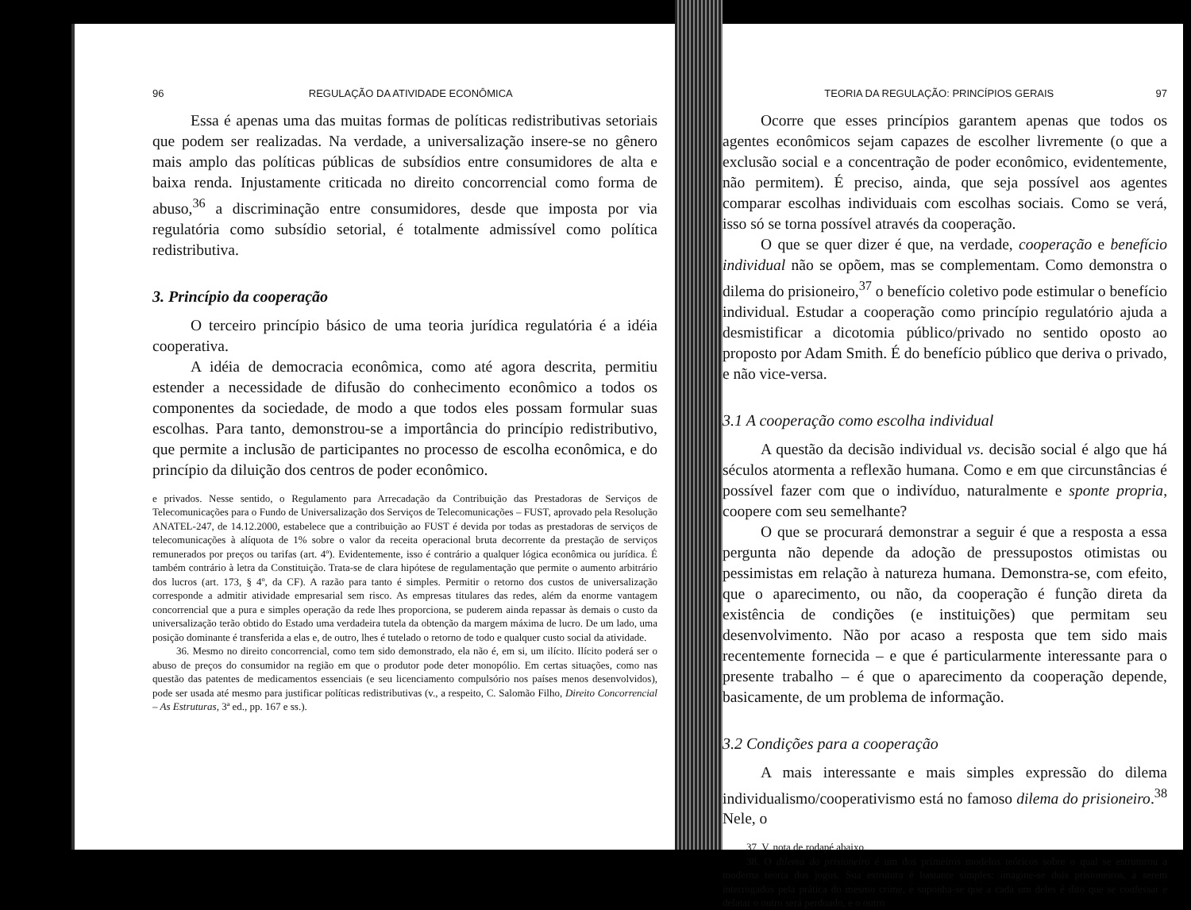96 REGULAÇÃO DA ATIVIDADE ECONÔMICA
Essa é apenas uma das muitas formas de políticas redistributivas setoriais que podem ser realizadas. Na verdade, a universalização insere-se no gênero mais amplo das políticas públicas de subsídios entre consumidores de alta e baixa renda. Injustamente criticada no direito concorrencial como forma de abuso,<sup>36</sup> a discriminação entre consumidores, desde que imposta por via regulatória como subsídio setorial, é totalmente admissível como política redistributiva.
3. Princípio da cooperação
O terceiro princípio básico de uma teoria jurídica regulatória é a idéia cooperativa.
A idéia de democracia econômica, como até agora descrita, permitiu estender a necessidade de difusão do conhecimento econômico a todos os componentes da sociedade, de modo a que todos eles possam formular suas escolhas. Para tanto, demonstrou-se a importância do princípio redistributivo, que permite a inclusão de participantes no processo de escolha econômica, e do princípio da diluição dos centros de poder econômico.
e privados. Nesse sentido, o Regulamento para Arrecadação da Contribuição das Prestadoras de Serviços de Telecomunicações para o Fundo de Universalização dos Serviços de Telecomunicações – FUST, aprovado pela Resolução ANATEL-247, de 14.12.2000, estabelece que a contribuição ao FUST é devida por todas as prestadoras de serviços de telecomunicações à alíquota de 1% sobre o valor da receita operacional bruta decorrente da prestação de serviços remunerados por preços ou tarifas (art. 4º). Evidentemente, isso é contrário a qualquer lógica econômica ou jurídica. É também contrário à letra da Constituição. Trata-se de clara hipótese de regulamentação que permite o aumento arbitrário dos lucros (art. 173, § 4º, da CF). A razão para tanto é simples. Permitir o retorno dos custos de universalização corresponde a admitir atividade empresarial sem risco. As empresas titulares das redes, além da enorme vantagem concorrencial que a pura e simples operação da rede lhes proporciona, se puderem ainda repassar às demais o custo da universalização terão obtido do Estado uma verdadeira tutela da obtenção da margem máxima de lucro. De um lado, uma posição dominante é transferida a elas e, de outro, lhes é tutelado o retorno de todo e qualquer custo social da atividade.
36. Mesmo no direito concorrencial, como tem sido demonstrado, ela não é, em si, um ilícito. Ilícito poderá ser o abuso de preços do consumidor na região em que o produtor pode deter monopólio. Em certas situações, como nas questão das patentes de medicamentos essenciais (e seu licenciamento compulsório nos países menos desenvolvidos), pode ser usada até mesmo para justificar políticas redistributivas (v., a respeito, C. Salomão Filho, Direito Concorrencial – As Estruturas, 3ª ed., pp. 167 e ss.).
TEORIA DA REGULAÇÃO: PRINCÍPIOS GERAIS 97
Ocorre que esses princípios garantem apenas que todos os agentes econômicos sejam capazes de escolher livremente (o que a exclusão social e a concentração de poder econômico, evidentemente, não permitem). É preciso, ainda, que seja possível aos agentes comparar escolhas individuais com escolhas sociais. Como se verá, isso só se torna possível através da cooperação.
O que se quer dizer é que, na verdade, cooperação e benefício individual não se opõem, mas se complementam. Como demonstra o dilema do prisioneiro,<sup>37</sup> o benefício coletivo pode estimular o benefício individual. Estudar a cooperação como princípio regulatório ajuda a desmistificar a dicotomia público/privado no sentido oposto ao proposto por Adam Smith. É do benefício público que deriva o privado, e não vice-versa.
3.1 A cooperação como escolha individual
A questão da decisão individual vs. decisão social é algo que há séculos atormenta a reflexão humana. Como e em que circunstâncias é possível fazer com que o indivíduo, naturalmente e sponte propria, coopere com seu semelhante?
O que se procurará demonstrar a seguir é que a resposta a essa pergunta não depende da adoção de pressupostos otimistas ou pessimistas em relação à natureza humana. Demonstra-se, com efeito, que o aparecimento, ou não, da cooperação é função direta da existência de condições (e instituições) que permitam seu desenvolvimento. Não por acaso a resposta que tem sido mais recentemente fornecida – e que é particularmente interessante para o presente trabalho – é que o aparecimento da cooperação depende, basicamente, de um problema de informação.
3.2 Condições para a cooperação
A mais interessante e mais simples expressão do dilema individualismo/cooperativismo está no famoso dilema do prisioneiro.<sup>38</sup> Nele, o
37. V. nota de rodapé abaixo.
38. O dilema do prisioneiro é um dos primeiros modelos teóricos sobre o qual se estruturou a moderna teoria dos jogos. Sua estrutura é bastante simples: imagine-se dois prisioneiros, a serem interrogados pela prática do mesmo crime, e suponha-se que a cada um deles é dito que se confessar e delatar o outro será perdoado, e o outro